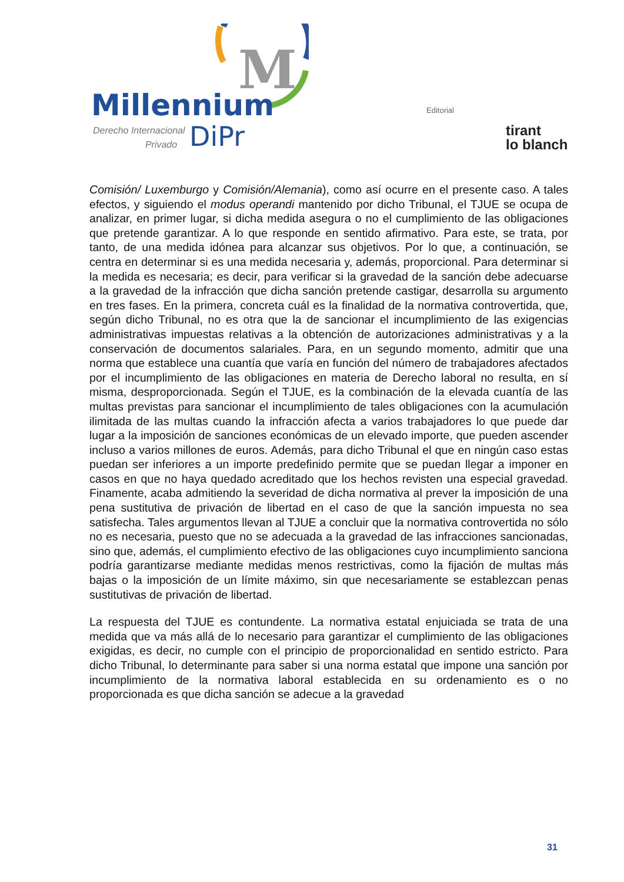M
Millennium
Derecho Internacional
Privado
DiPr
Editorial
tirant
lo blanch
Comisión/ Luxemburgo y Comisión/Alemania), como así ocurre en el presente caso. A tales efectos, y siguiendo el modus operandi mantenido por dicho Tribunal, el TJUE se ocupa de analizar, en primer lugar, si dicha medida asegura o no el cumplimiento de las obligaciones que pretende garantizar. A lo que responde en sentido afirmativo. Para este, se trata, por tanto, de una medida idónea para alcanzar sus objetivos. Por lo que, a continuación, se centra en determinar si es una medida necesaria y, además, proporcional. Para determinar si la medida es necesaria; es decir, para verificar si la gravedad de la sanción debe adecuarse a la gravedad de la infracción que dicha sanción pretende castigar, desarrolla su argumento en tres fases. En la primera, concreta cuál es la finalidad de la normativa controvertida, que, según dicho Tribunal, no es otra que la de sancionar el incumplimiento de las exigencias administrativas impuestas relativas a la obtención de autorizaciones administrativas y a la conservación de documentos salariales. Para, en un segundo momento, admitir que una norma que establece una cuantía que varía en función del número de trabajadores afectados por el incumplimiento de las obligaciones en materia de Derecho laboral no resulta, en sí misma, desproporcionada. Según el TJUE, es la combinación de la elevada cuantía de las multas previstas para sancionar el incumplimiento de tales obligaciones con la acumulación ilimitada de las multas cuando la infracción afecta a varios trabajadores lo que puede dar lugar a la imposición de sanciones económicas de un elevado importe, que pueden ascender incluso a varios millones de euros. Además, para dicho Tribunal el que en ningún caso estas puedan ser inferiores a un importe predefinido permite que se puedan llegar a imponer en casos en que no haya quedado acreditado que los hechos revisten una especial gravedad. Finamente, acaba admitiendo la severidad de dicha normativa al prever la imposición de una pena sustitutiva de privación de libertad en el caso de que la sanción impuesta no sea satisfecha. Tales argumentos llevan al TJUE a concluir que la normativa controvertida no sólo no es necesaria, puesto que no se adecuada a la gravedad de las infracciones sancionadas, sino que, además, el cumplimiento efectivo de las obligaciones cuyo incumplimiento sanciona podría garantizarse mediante medidas menos restrictivas, como la fijación de multas más bajas o la imposición de un límite máximo, sin que necesariamente se establezcan penas sustitutivas de privación de libertad.
La respuesta del TJUE es contundente. La normativa estatal enjuiciada se trata de una medida que va más allá de lo necesario para garantizar el cumplimiento de las obligaciones exigidas, es decir, no cumple con el principio de proporcionalidad en sentido estricto. Para dicho Tribunal, lo determinante para saber si una norma estatal que impone una sanción por incumplimiento de la normativa laboral establecida en su ordenamiento es o no proporcionada es que dicha sanción se adecue a la gravedad
31